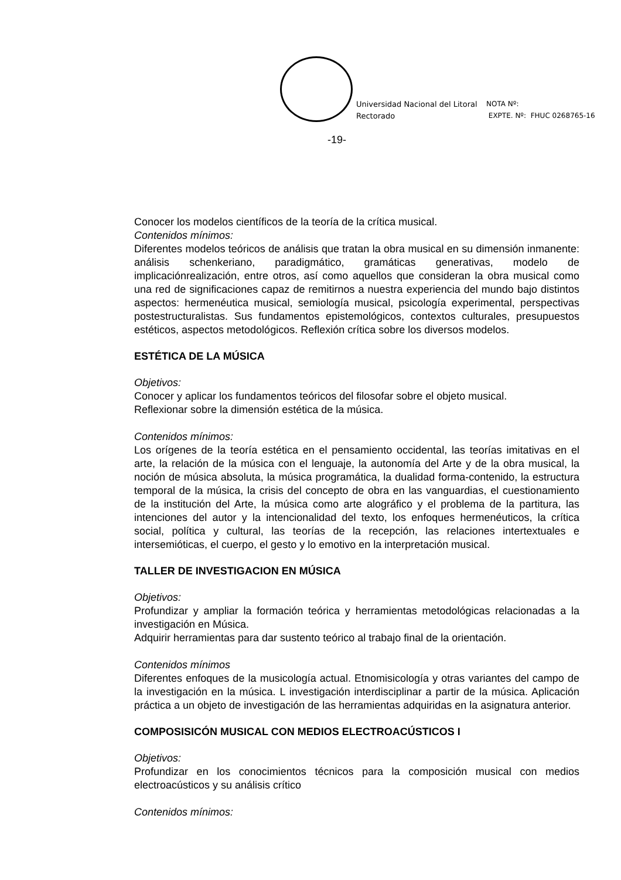Universidad Nacional del Litoral
Rectorado
NOTA Nº:
EXPTE. Nº: FHUC 0268765-16
-19-
Conocer los modelos científicos de la teoría de la crítica musical.
Contenidos mínimos:
Diferentes modelos teóricos de análisis que tratan la obra musical en su dimensión inmanente: análisis schenkeriano, paradigmático, gramáticas generativas, modelo de implicaciónrealización, entre otros, así como aquellos que consideran la obra musical como una red de significaciones capaz de remitirnos a nuestra experiencia del mundo bajo distintos aspectos: hermenéutica musical, semiología musical, psicología experimental, perspectivas postestructuralistas. Sus fundamentos epistemológicos, contextos culturales, presupuestos estéticos, aspectos metodológicos. Reflexión crítica sobre los diversos modelos.
ESTÉTICA DE LA MÚSICA
Objetivos:
Conocer y aplicar los fundamentos teóricos del filosofar sobre el objeto musical.
Reflexionar sobre la dimensión estética de la música.
Contenidos mínimos:
Los orígenes de la teoría estética en el pensamiento occidental, las teorías imitativas en el arte, la relación de la música con el lenguaje, la autonomía del Arte y de la obra musical, la noción de música absoluta, la música programática, la dualidad forma-contenido, la estructura temporal de la música, la crisis del concepto de obra en las vanguardias, el cuestionamiento de la institución del Arte, la música como arte alográfico y el problema de la partitura, las intenciones del autor y la intencionalidad del texto, los enfoques hermenéuticos, la crítica social, política y cultural, las teorías de la recepción, las relaciones intertextuales e intersemióticas, el cuerpo, el gesto y lo emotivo en la interpretación musical.
TALLER DE INVESTIGACION EN MÚSICA
Objetivos:
Profundizar y ampliar la formación teórica y herramientas metodológicas relacionadas a la investigación en Música.
Adquirir herramientas para dar sustento teórico al trabajo final de la orientación.
Contenidos mínimos
Diferentes enfoques de la musicología actual. Etnomisicología y otras variantes del campo de la investigación en la música. L investigación interdisciplinar a partir de la música. Aplicación práctica a un objeto de investigación de las herramientas adquiridas en la asignatura anterior.
COMPOSISICÓN MUSICAL CON MEDIOS ELECTROACÚSTICOS I
Objetivos:
Profundizar en los conocimientos técnicos para la composición musical con medios electroacústicos y su análisis crítico
Contenidos mínimos: